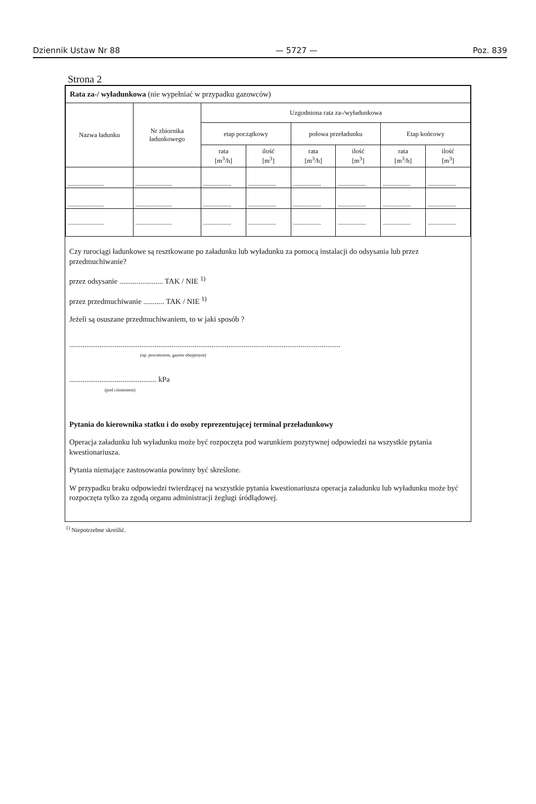Dziennik Ustaw Nr 88 — 5727 — Poz. 839
Strona 2
| Rata za-/ wyładunkowa (nie wypełniać w przypadku gazowców) | | | | | | | |
| Nazwa ładunku | Nr zbiornika ładunkowego | Uzgodniona rata za-/wyładunkowa | | | | | |
| | | etap początkowy | | połowa przeładunku | | Etap końcowy | |
| | | rata [m<sup>3</sup>/h] | ilość [m<sup>3</sup>] | rata [m<sup>3</sup>/h] | ilość [m<sup>3</sup>] | rata [m<sup>3</sup>/h] | ilość [m<sup>3</sup>] |
| .......................... | .......................... | .................... | .................... | .................... | .................... | .................... | .................... |
| .......................... | .......................... | .................... | .................... | .................... | .................... | .................... | .................... |
| .......................... | .......................... | .................... | .................... | .................... | .................... | .................... | .................... |
Czy rurociągi ładunkowe są resztkowane po załadunku lub wyładunku za pomocą instalacji do odsysania lub przez przedmuchiwanie?
przez odsysanie ....................... TAK / NIE <sup>1)</sup>
przez przedmuchiwanie ........... TAK / NIE <sup>1)</sup>
Jeżeli są osuszane przedmuchiwaniem, to w jaki sposób ?
...............................................................................................................................................
(np. powietrzem, gazem obojętnym)
.............................................. kPa
(pod ciśnieniem)
Pytania do kierownika statku i do osoby reprezentującej terminal przeładunkowy
Operacja załadunku lub wyładunku może być rozpoczęta pod warunkiem pozytywnej odpowiedzi na wszystkie pytania kwestionariusza.
Pytania niemające zastosowania powinny być skreślone.
W przypadku braku odpowiedzi twierdzącej na wszystkie pytania kwestionariusza operacja załadunku lub wyładunku może być rozpoczęta tylko za zgodą organu administracji żeglugi śródlądowej.
<sup>1)</sup> Niepotrzebne skreślić.